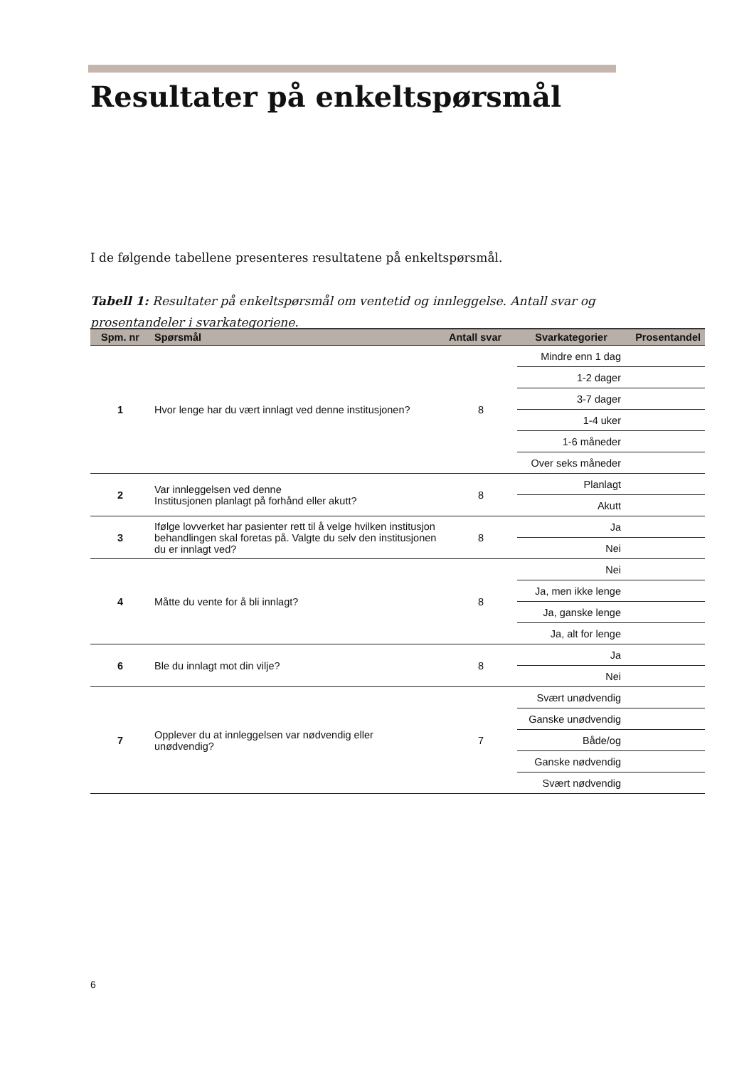Resultater på enkeltspørsmål
I de følgende tabellene presenteres resultatene på enkeltspørsmål.
Tabell 1: Resultater på enkeltspørsmål om ventetid og innleggelse. Antall svar og prosentandeler i svarkategoriene.
| Spm. nr | Spørsmål | Antall svar | Svarkategorier | Prosentandel |
| --- | --- | --- | --- | --- |
| 1 | Hvor lenge har du vært innlagt ved denne institusjonen? | 8 | Mindre enn 1 dag | |
| | | | 1-2 dager | |
| | | | 3-7 dager | |
| | | | 1-4 uker | |
| | | | 1-6 måneder | |
| | | | Over seks måneder | |
| 2 | Var innleggelsen ved denne Institusjonen planlagt på forhånd eller akutt? | 8 | Planlagt | |
| | | | Akutt | |
| 3 | Ifølge lovverket har pasienter rett til å velge hvilken institusjon behandlingen skal foretas på. Valgte du selv den institusjonen du er innlagt ved? | 8 | Ja | |
| | | | Nei | |
| 4 | Måtte du vente for å bli innlagt? | 8 | Nei | |
| | | | Ja, men ikke lenge | |
| | | | Ja, ganske lenge | |
| | | | Ja, alt for lenge | |
| 6 | Ble du innlagt mot din vilje? | 8 | Ja | |
| | | | Nei | |
| 7 | Opplever du at innleggelsen var nødvendig eller unødvendig? | 7 | Svært unødvendig | |
| | | | Ganske unødvendig | |
| | | | Både/og | |
| | | | Ganske nødvendig | |
| | | | Svært nødvendig | |
6